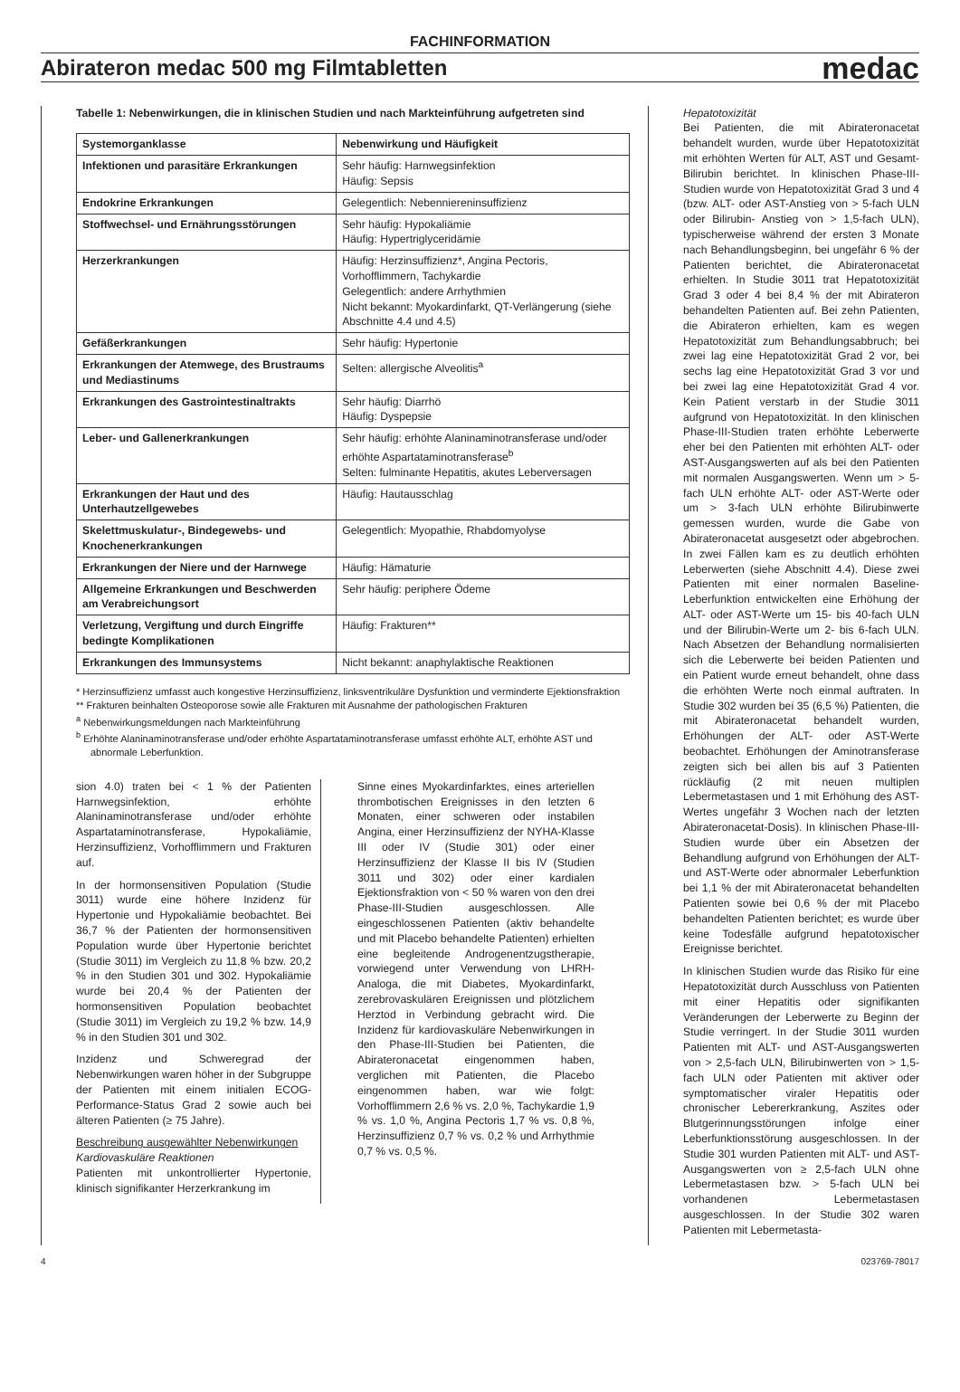FACHINFORMATION
Abirateron medac 500 mg Filmtabletten
medac
Tabelle 1: Nebenwirkungen, die in klinischen Studien und nach Markteinführung aufgetreten sind
| Systemorganklasse | Nebenwirkung und Häufigkeit |
| --- | --- |
| Infektionen und parasitäre Erkrankungen | Sehr häufig: Harnwegsinfektion Häufig: Sepsis |
| Endokrine Erkrankungen | Gelegentlich: Nebenniereninsuffizienz |
| Stoffwechsel- und Ernährungsstörungen | Sehr häufig: Hypokaliämie Häufig: Hypertriglyceridämie |
| Herzerkrankungen | Häufig: Herzinsuffizienz*, Angina Pectoris, Vorhofflimmern, Tachykardie Gelegentlich: andere Arrhythmien Nicht bekannt: Myokardinfarkt, QT-Verlängerung (siehe Abschnitte 4.4 und 4.5) |
| Gefäßerkrankungen | Sehr häufig: Hypertonie |
| Erkrankungen der Atemwege, des Brustraums und Mediastinums | Selten: allergische Alveolitis<sup>a</sup> |
| Erkrankungen des Gastrointestinaltrakts | Sehr häufig: Diarrhö Häufig: Dyspepsie |
| Leber- und Gallenerkrankungen | Sehr häufig: erhöhte Alaninaminotransferase und/oder erhöhte Aspartataminotransferase<sup>b</sup> Selten: fulminante Hepatitis, akutes Leberversagen |
| Erkrankungen der Haut und des Unterhautzellgewebes | Häufig: Hautausschlag |
| Skelettmuskulatur-, Bindegewebs- und Knochenerkrankungen | Gelegentlich: Myopathie, Rhabdomyolyse |
| Erkrankungen der Niere und der Harnwege | Häufig: Hämaturie |
| Allgemeine Erkrankungen und Beschwerden am Verabreichungsort | Sehr häufig: periphere Ödeme |
| Verletzung, Vergiftung und durch Eingriffe bedingte Komplikationen | Häufig: Frakturen** |
| Erkrankungen des Immunsystems | Nicht bekannt: anaphylaktische Reaktionen |
* Herzinsuffizienz umfasst auch kongestive Herzinsuffizienz, linksventrikuläre Dysfunktion und verminderte Ejektionsfraktion
** Frakturen beinhalten Osteoporose sowie alle Frakturen mit Ausnahme der pathologischen Frakturen
<sup>a</sup> Nebenwirkungsmeldungen nach Markteinführung
<sup>b</sup> Erhöhte Alaninaminotransferase und/oder erhöhte Aspartataminotransferase umfasst erhöhte ALT, erhöhte AST und abnormale Leberfunktion.
sion 4.0) traten bei < 1 % der Patienten Harnwegsinfektion, erhöhte Alaninaminotransferase und/oder erhöhte Aspartataminotransferase, Hypokaliämie, Herzinsuffizienz, Vorhofflimmern und Frakturen auf.
In der hormonsensitiven Population (Studie 3011) wurde eine höhere Inzidenz für Hypertonie und Hypokaliämie beobachtet. Bei 36,7 % der Patienten der hormonsensitiven Population wurde über Hypertonie berichtet (Studie 3011) im Vergleich zu 11,8 % bzw. 20,2 % in den Studien 301 und 302. Hypokaliämie wurde bei 20,4 % der Patienten der hormonsensitiven Population beobachtet (Studie 3011) im Vergleich zu 19,2 % bzw. 14,9 % in den Studien 301 und 302.
Inzidenz und Schweregrad der Nebenwirkungen waren höher in der Subgruppe der Patienten mit einem initialen ECOG-Performance-Status Grad 2 sowie auch bei älteren Patienten (≥ 75 Jahre).
Beschreibung ausgewählter Nebenwirkungen
Kardiovaskuläre Reaktionen
Patienten mit unkontrollierter Hypertonie, klinisch signifikanter Herzerkrankung im
Sinne eines Myokardinfarktes, eines arteriellen thrombotischen Ereignisses in den letzten 6 Monaten, einer schweren oder instabilen Angina, einer Herzinsuffizienz der NYHA-Klasse III oder IV (Studie 301) oder einer Herzinsuffizienz der Klasse II bis IV (Studien 3011 und 302) oder einer kardialen Ejektionsfraktion von < 50 % waren von den drei Phase-III-Studien ausgeschlossen. Alle eingeschlossenen Patienten (aktiv behandelte und mit Placebo behandelte Patienten) erhielten eine begleitende Androgenentzugstherapie, vorwiegend unter Verwendung von LHRH-Analoga, die mit Diabetes, Myokardinfarkt, zerebrovaskulären Ereignissen und plötzlichem Herztod in Verbindung gebracht wird. Die Inzidenz für kardiovaskuläre Nebenwirkungen in den Phase-III-Studien bei Patienten, die Abirateronacetat eingenommen haben, verglichen mit Patienten, die Placebo eingenommen haben, war wie folgt: Vorhofflimmern 2,6 % vs. 2,0 %, Tachykardie 1,9 % vs. 1,0 %, Angina Pectoris 1,7 % vs. 0,8 %, Herzinsuffizienz 0,7 % vs. 0,2 % und Arrhythmie 0,7 % vs. 0,5 %.
Hepatotoxizität
Bei Patienten, die mit Abirateronacetat behandelt wurden, wurde über Hepatotoxizität mit erhöhten Werten für ALT, AST und Gesamt-Bilirubin berichtet. In klinischen Phase-III-Studien wurde von Hepatotoxizität Grad 3 und 4 (bzw. ALT- oder AST-Anstieg von > 5-fach ULN oder Bilirubin- Anstieg von > 1,5-fach ULN), typischerweise während der ersten 3 Monate nach Behandlungsbeginn, bei ungefähr 6 % der Patienten berichtet, die Abirateronacetat erhielten. In Studie 3011 trat Hepatotoxizität Grad 3 oder 4 bei 8,4 % der mit Abirateron behandelten Patienten auf. Bei zehn Patienten, die Abirateron erhielten, kam es wegen Hepatotoxizität zum Behandlungsabbruch; bei zwei lag eine Hepatotoxizität Grad 2 vor, bei sechs lag eine Hepatotoxizität Grad 3 vor und bei zwei lag eine Hepatotoxizität Grad 4 vor. Kein Patient verstarb in der Studie 3011 aufgrund von Hepatotoxizität. In den klinischen Phase-III-Studien traten erhöhte Leberwerte eher bei den Patienten mit erhöhten ALT- oder AST-Ausgangswerten auf als bei den Patienten mit normalen Ausgangswerten. Wenn um > 5-fach ULN erhöhte ALT- oder AST-Werte oder um > 3-fach ULN erhöhte Bilirubinwerte gemessen wurden, wurde die Gabe von Abirateronacetat ausgesetzt oder abgebrochen. In zwei Fällen kam es zu deutlich erhöhten Leberwerten (siehe Abschnitt 4.4). Diese zwei Patienten mit einer normalen Baseline-Leberfunktion entwickelten eine Erhöhung der ALT- oder AST-Werte um 15- bis 40-fach ULN und der Bilirubin-Werte um 2- bis 6-fach ULN. Nach Absetzen der Behandlung normalisierten sich die Leberwerte bei beiden Patienten und ein Patient wurde erneut behandelt, ohne dass die erhöhten Werte noch einmal auftraten. In Studie 302 wurden bei 35 (6,5 %) Patienten, die mit Abirateronacetat behandelt wurden, Erhöhungen der ALT- oder AST-Werte beobachtet. Erhöhungen der Aminotransferase zeigten sich bei allen bis auf 3 Patienten rückläufig (2 mit neuen multiplen Lebermetastasen und 1 mit Erhöhung des AST-Wertes ungefähr 3 Wochen nach der letzten Abirateronacetat-Dosis). In klinischen Phase-III-Studien wurde über ein Absetzen der Behandlung aufgrund von Erhöhungen der ALT- und AST-Werte oder abnormaler Leberfunktion bei 1,1 % der mit Abirateronacetat behandelten Patienten sowie bei 0,6 % der mit Placebo behandelten Patienten berichtet; es wurde über keine Todesfälle aufgrund hepatotoxischer Ereignisse berichtet.
In klinischen Studien wurde das Risiko für eine Hepatotoxizität durch Ausschluss von Patienten mit einer Hepatitis oder signifikanten Veränderungen der Leberwerte zu Beginn der Studie verringert. In der Studie 3011 wurden Patienten mit ALT- und AST-Ausgangswerten von > 2,5-fach ULN, Bilirubinwerten von > 1,5-fach ULN oder Patienten mit aktiver oder symptomatischer viraler Hepatitis oder chronischer Lebererkrankung, Aszites oder Blutgerinnungsstörungen infolge einer Leberfunktionsstörung ausgeschlossen. In der Studie 301 wurden Patienten mit ALT- und AST-Ausgangswerten von ≥ 2,5-fach ULN ohne Lebermetastasen bzw. > 5-fach ULN bei vorhandenen Lebermetastasen ausgeschlossen. In der Studie 302 waren Patienten mit Lebermetasta-
4 023769-78017